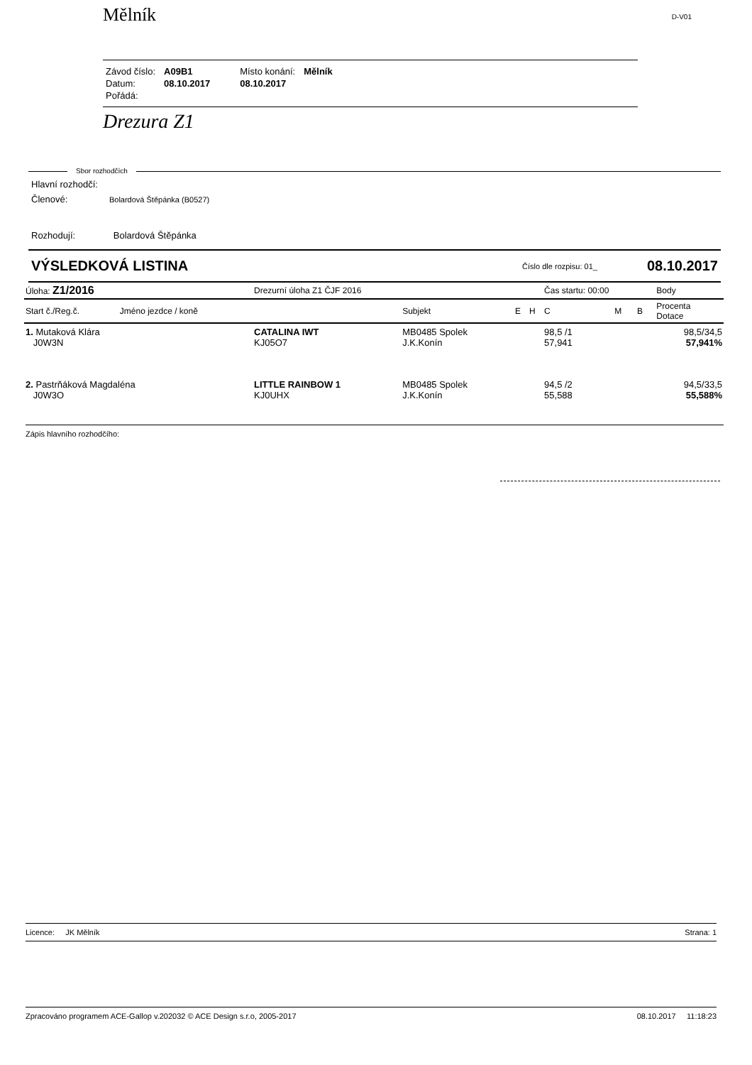Mělník D-V01
| Závod číslo: | A09B1 | Místo konání: | Mělník |
| Datum: | 08.10.2017 | 08.10.2017 | |
| Pořádá: | | | |
Drezura Z1
Sbor rozhodčích
Hlavní rozhodčí:
Členové: Bolardová Štěpánka (B0527)
Rozhodují: Bolardová Štěpánka
VÝSLEDKOVÁ LISTINA Číslo dle rozpisu: 01_ 08.10.2017
| Úloha: Z1/2016 | | Drezurní úloha Z1 ČJF 2016 | | | | Čas startu: 00:00 | | | Body |
| --- | --- | --- | --- | --- | --- | --- | --- | --- | --- |
| Start č./Reg.č. | Jméno jezdce / koně | | Subjekt | E | H | C | M | B | Procenta Dotace |
| 1. Mutaková Klára J0W3N | | CATALINA IWT KJ05O7 | MB0485 Spolek J.K.Konín | | | 98,5 /1 57,941 | | | 98,5/34,5 57,941% |
| 2. Pastrňáková Magdaléna J0W3O | | LITTLE RAINBOW 1 KJ0UHX | MB0485 Spolek J.K.Konín | | | 94,5 /2 55,588 | | | 94,5/33,5 55,588% |
Zápis hlavního rozhodčího:
Licence: JK Mělník Strana: 1
Zpracováno programem ACE-Gallop v.202032 © ACE Design s.r.o, 2005-2017 08.10.2017 11:18:23